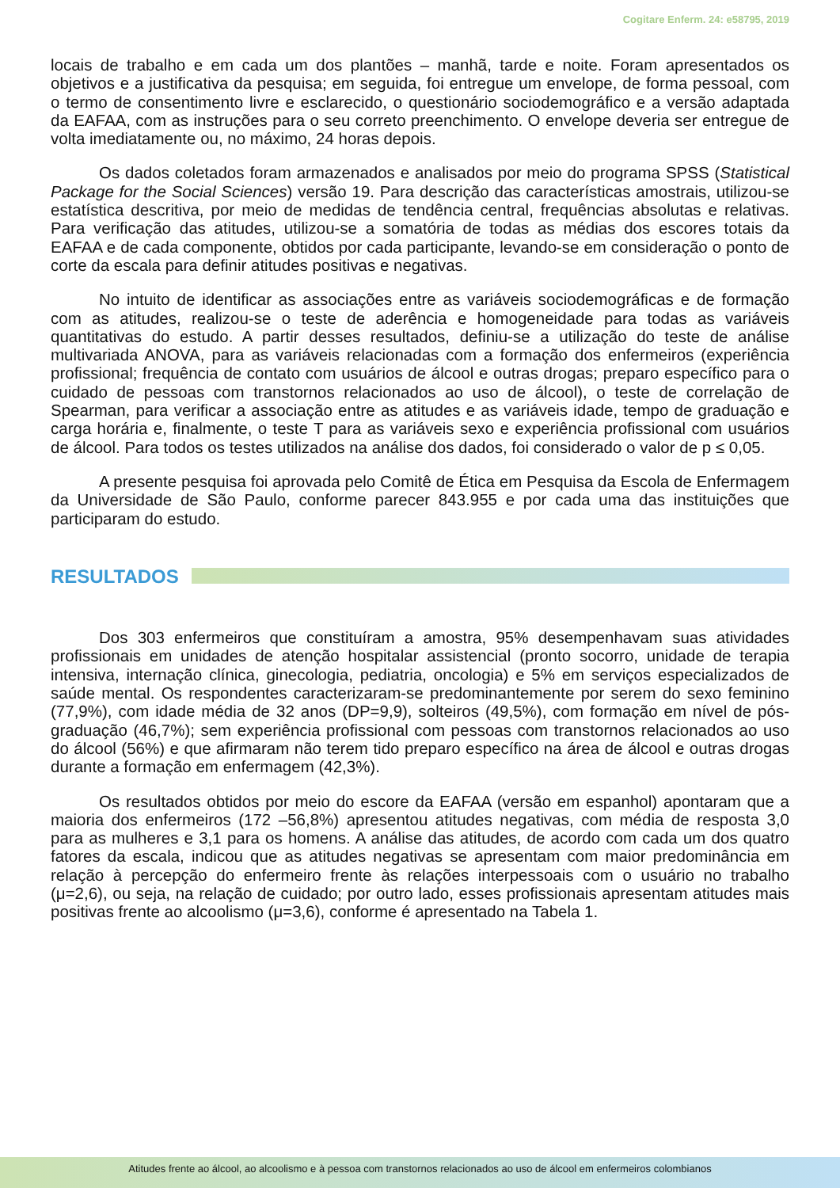Cogitare Enferm. 24: e58795, 2019
locais de trabalho e em cada um dos plantões – manhã, tarde e noite. Foram apresentados os objetivos e a justificativa da pesquisa; em seguida, foi entregue um envelope, de forma pessoal, com o termo de consentimento livre e esclarecido, o questionário sociodemográfico e a versão adaptada da EAFAA, com as instruções para o seu correto preenchimento. O envelope deveria ser entregue de volta imediatamente ou, no máximo, 24 horas depois.
Os dados coletados foram armazenados e analisados por meio do programa SPSS (Statistical Package for the Social Sciences) versão 19. Para descrição das características amostrais, utilizou-se estatística descritiva, por meio de medidas de tendência central, frequências absolutas e relativas. Para verificação das atitudes, utilizou-se a somatória de todas as médias dos escores totais da EAFAA e de cada componente, obtidos por cada participante, levando-se em consideração o ponto de corte da escala para definir atitudes positivas e negativas.
No intuito de identificar as associações entre as variáveis sociodemográficas e de formação com as atitudes, realizou-se o teste de aderência e homogeneidade para todas as variáveis quantitativas do estudo. A partir desses resultados, definiu-se a utilização do teste de análise multivariada ANOVA, para as variáveis relacionadas com a formação dos enfermeiros (experiência profissional; frequência de contato com usuários de álcool e outras drogas; preparo específico para o cuidado de pessoas com transtornos relacionados ao uso de álcool), o teste de correlação de Spearman, para verificar a associação entre as atitudes e as variáveis idade, tempo de graduação e carga horária e, finalmente, o teste T para as variáveis sexo e experiência profissional com usuários de álcool. Para todos os testes utilizados na análise dos dados, foi considerado o valor de p ≤ 0,05.
A presente pesquisa foi aprovada pelo Comitê de Ética em Pesquisa da Escola de Enfermagem da Universidade de São Paulo, conforme parecer 843.955 e por cada uma das instituições que participaram do estudo.
RESULTADOS
Dos 303 enfermeiros que constituíram a amostra, 95% desempenhavam suas atividades profissionais em unidades de atenção hospitalar assistencial (pronto socorro, unidade de terapia intensiva, internação clínica, ginecologia, pediatria, oncologia) e 5% em serviços especializados de saúde mental. Os respondentes caracterizaram-se predominantemente por serem do sexo feminino (77,9%), com idade média de 32 anos (DP=9,9), solteiros (49,5%), com formação em nível de pós-graduação (46,7%); sem experiência profissional com pessoas com transtornos relacionados ao uso do álcool (56%) e que afirmaram não terem tido preparo específico na área de álcool e outras drogas durante a formação em enfermagem (42,3%).
Os resultados obtidos por meio do escore da EAFAA (versão em espanhol) apontaram que a maioria dos enfermeiros (172 –56,8%) apresentou atitudes negativas, com média de resposta 3,0 para as mulheres e 3,1 para os homens. A análise das atitudes, de acordo com cada um dos quatro fatores da escala, indicou que as atitudes negativas se apresentam com maior predominância em relação à percepção do enfermeiro frente às relações interpessoais com o usuário no trabalho (μ=2,6), ou seja, na relação de cuidado; por outro lado, esses profissionais apresentam atitudes mais positivas frente ao alcoolismo (μ=3,6), conforme é apresentado na Tabela 1.
Atitudes frente ao álcool, ao alcoolismo e à pessoa com transtornos relacionados ao uso de álcool em enfermeiros colombianos